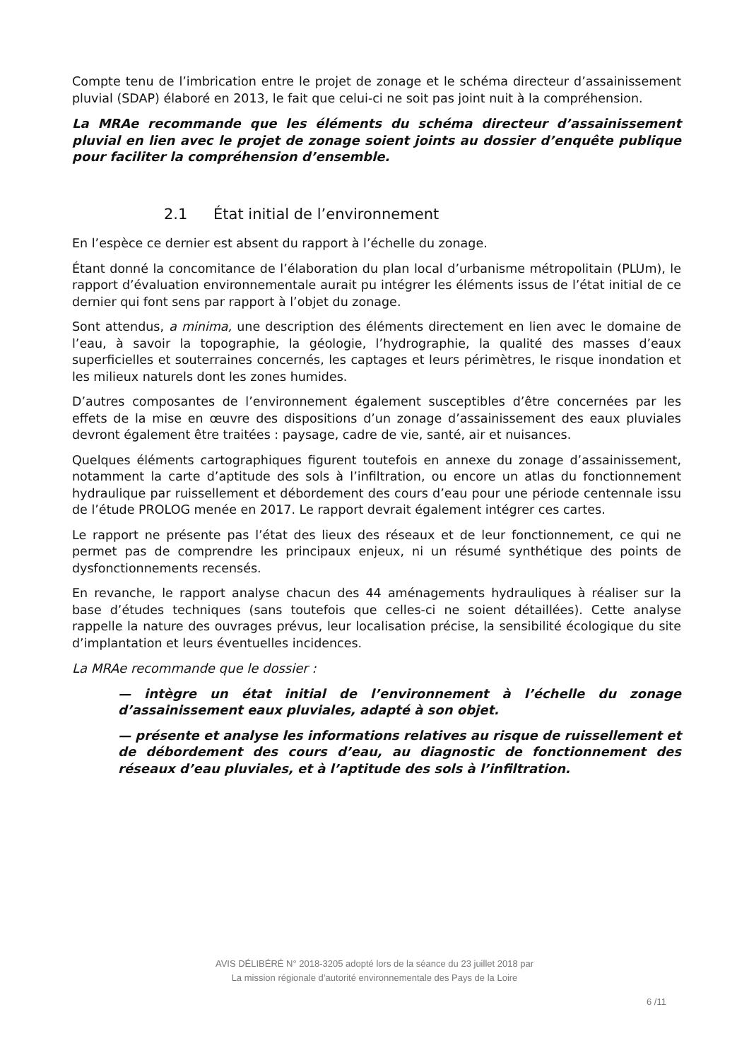Compte tenu de l’imbrication entre le projet de zonage et le schéma directeur d’assainissement pluvial (SDAP) élaboré en 2013, le fait que celui-ci ne soit pas joint nuit à la compréhension.
La MRAe recommande que les éléments du schéma directeur d’assainissement pluvial en lien avec le projet de zonage soient joints au dossier d’enquête publique pour faciliter la compréhension d’ensemble.
2.1 État initial de l’environnement
En l’espèce ce dernier est absent du rapport à l’échelle du zonage.
Étant donné la concomitance de l’élaboration du plan local d’urbanisme métropolitain (PLUm), le rapport d’évaluation environnementale aurait pu intégrer les éléments issus de l’état initial de ce dernier qui font sens par rapport à l’objet du zonage.
Sont attendus, a minima, une description des éléments directement en lien avec le domaine de l’eau, à savoir la topographie, la géologie, l’hydrographie, la qualité des masses d’eaux superficielles et souterraines concernés, les captages et leurs périmètres, le risque inondation et les milieux naturels dont les zones humides.
D’autres composantes de l’environnement également susceptibles d’être concernées par les effets de la mise en œuvre des dispositions d’un zonage d’assainissement des eaux pluviales devront également être traitées : paysage, cadre de vie, santé, air et nuisances.
Quelques éléments cartographiques figurent toutefois en annexe du zonage d’assainissement, notamment la carte d’aptitude des sols à l’infiltration, ou encore un atlas du fonctionnement hydraulique par ruissellement et débordement des cours d’eau pour une période centennale issu de l’étude PROLOG menée en 2017. Le rapport devrait également intégrer ces cartes.
Le rapport ne présente pas l’état des lieux des réseaux et de leur fonctionnement, ce qui ne permet pas de comprendre les principaux enjeux, ni un résumé synthétique des points de dysfonctionnements recensés.
En revanche, le rapport analyse chacun des 44 aménagements hydrauliques à réaliser sur la base d’études techniques (sans toutefois que celles-ci ne soient détaillées). Cette analyse rappelle la nature des ouvrages prévus, leur localisation précise, la sensibilité écologique du site d’implantation et leurs éventuelles incidences.
La MRAe recommande que le dossier :
— intègre un état initial de l’environnement à l’échelle du zonage d’assainissement eaux pluviales, adapté à son objet.
— présente et analyse les informations relatives au risque de ruissellement et de débordement des cours d’eau, au diagnostic de fonctionnement des réseaux d’eau pluviales, et à l’aptitude des sols à l’infiltration.
AVIS DÉLIBÉRÉ N° 2018-3205 adopté lors de la séance du 23 juillet 2018 par
La mission régionale d’autorité environnementale des Pays de la Loire
6 /11